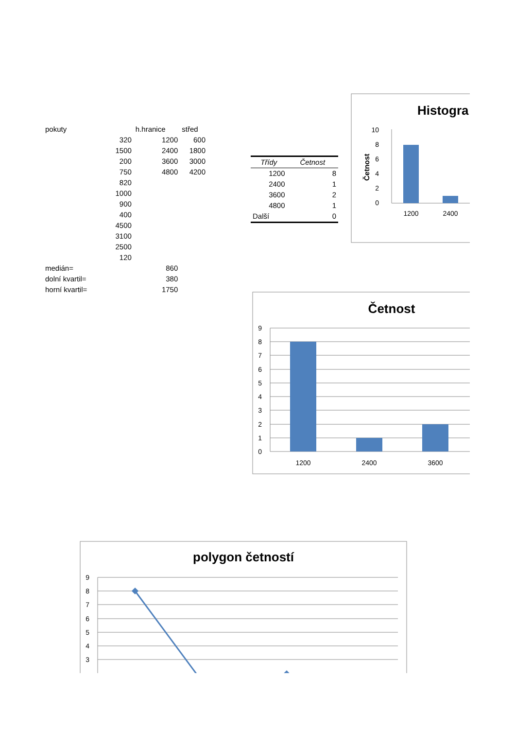| pokuty | | h.hranice | střed |
| | 320 | 1200 | 600 |
| | 1500 | 2400 | 1800 |
| | 200 | 3600 | 3000 |
| | 750 | 4800 | 4200 |
| | 820 | | |
| | 1000 | | |
| | 900 | | |
| | 400 | | |
| | 4500 | | |
| | 3100 | | |
| | 2500 | | |
| | 120 | | |
| medián= | | 860 | |
| dolní kvartil= | | 380 | |
| horní kvartil= | | 1750 | |
| Třídy | Četnost |
| --- | --- |
| 1200 | 8 |
| 2400 | 1 |
| 3600 | 2 |
| 4800 | 1 |
| Další | 0 |
Histogra
Četnost
10
8
6
4
2
0
1200
2400
Četnost
9
8
7
6
5
4
3
2
1
0
1200
2400
3600
polygon četností
9
8
7
6
5
4
3